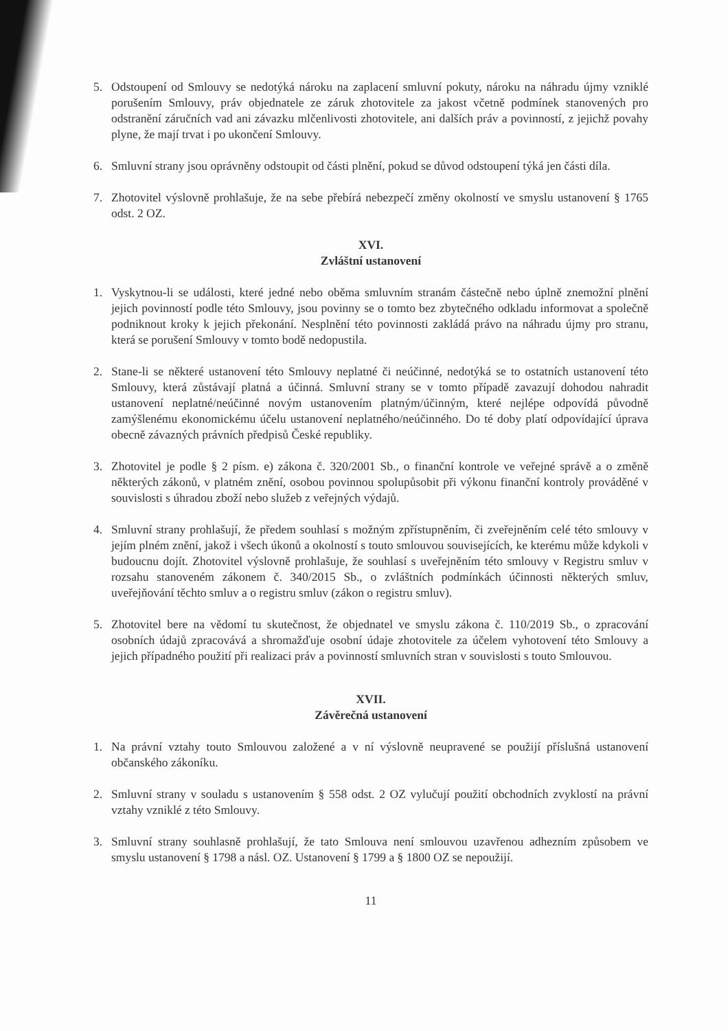5. Odstoupení od Smlouvy se nedotýká nároku na zaplacení smluvní pokuty, nároku na náhradu újmy vzniklé porušením Smlouvy, práv objednatele ze záruk zhotovitele za jakost včetně podmínek stanovených pro odstranění záručních vad ani závazku mlčenlivosti zhotovitele, ani dalších práv a povinností, z jejichž povahy plyne, že mají trvat i po ukončení Smlouvy.
6. Smluvní strany jsou oprávněny odstoupit od části plnění, pokud se důvod odstoupení týká jen části díla.
7. Zhotovitel výslovně prohlašuje, že na sebe přebírá nebezpečí změny okolností ve smyslu ustanovení § 1765 odst. 2 OZ.
XVI.
Zvláštní ustanovení
1. Vyskytnou-li se události, které jedné nebo oběma smluvním stranám částečně nebo úplně znemožní plnění jejich povinností podle této Smlouvy, jsou povinny se o tomto bez zbytečného odkladu informovat a společně podniknout kroky k jejich překonání. Nesplnění této povinnosti zakládá právo na náhradu újmy pro stranu, která se porušení Smlouvy v tomto bodě nedopustila.
2. Stane-li se některé ustanovení této Smlouvy neplatné či neúčinné, nedotýká se to ostatních ustanovení této Smlouvy, která zůstávají platná a účinná. Smluvní strany se v tomto případě zavazují dohodou nahradit ustanovení neplatné/neúčinné novým ustanovením platným/účinným, které nejlépe odpovídá původně zamýšlenému ekonomickému účelu ustanovení neplatného/neúčinného. Do té doby platí odpovídající úprava obecně závazných právních předpisů České republiky.
3. Zhotovitel je podle § 2 písm. e) zákona č. 320/2001 Sb., o finanční kontrole ve veřejné správě a o změně některých zákonů, v platném znění, osobou povinnou spolupůsobit při výkonu finanční kontroly prováděné v souvislosti s úhradou zboží nebo služeb z veřejných výdajů.
4. Smluvní strany prohlašují, že předem souhlasí s možným zpřístupněním, či zveřejněním celé této smlouvy v jejím plném znění, jakož i všech úkonů a okolností s touto smlouvou souvisejících, ke kterému může kdykoli v budoucnu dojít. Zhotovitel výslovně prohlašuje, že souhlasí s uveřejněním této smlouvy v Registru smluv v rozsahu stanoveném zákonem č. 340/2015 Sb., o zvláštních podmínkách účinnosti některých smluv, uveřejňování těchto smluv a o registru smluv (zákon o registru smluv).
5. Zhotovitel bere na vědomí tu skutečnost, že objednatel ve smyslu zákona č. 110/2019 Sb., o zpracování osobních údajů zpracovává a shromažďuje osobní údaje zhotovitele za účelem vyhotovení této Smlouvy a jejich případného použití při realizaci práv a povinností smluvních stran v souvislosti s touto Smlouvou.
XVII.
Závěrečná ustanovení
1. Na právní vztahy touto Smlouvou založené a v ní výslovně neupravené se použijí příslušná ustanovení občanského zákoníku.
2. Smluvní strany v souladu s ustanovením § 558 odst. 2 OZ vylučují použití obchodních zvyklostí na právní vztahy vzniklé z této Smlouvy.
3. Smluvní strany souhlasně prohlašují, že tato Smlouva není smlouvou uzavřenou adhezním způsobem ve smyslu ustanovení § 1798 a násl. OZ. Ustanovení § 1799 a § 1800 OZ se nepoužijí.
11